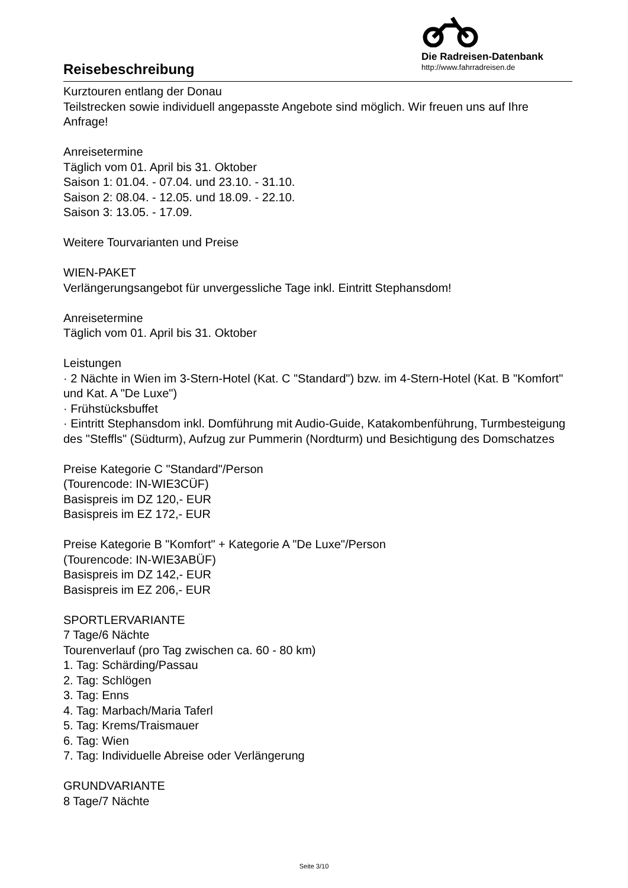Reisebeschreibung
Die Radreisen-Datenbank
http://www.fahrradreisen.de
Kurztouren entlang der Donau
Teilstrecken sowie individuell angepasste Angebote sind möglich. Wir freuen uns auf Ihre Anfrage!
Anreisetermine
Täglich vom 01. April bis 31. Oktober
Saison 1: 01.04. - 07.04. und 23.10. - 31.10.
Saison 2: 08.04. - 12.05. und 18.09. - 22.10.
Saison 3: 13.05. - 17.09.
Weitere Tourvarianten und Preise
WIEN-PAKET
Verlängerungsangebot für unvergessliche Tage inkl. Eintritt Stephansdom!
Anreisetermine
Täglich vom 01. April bis 31. Oktober
Leistungen
· 2 Nächte in Wien im 3-Stern-Hotel (Kat. C "Standard") bzw. im 4-Stern-Hotel (Kat. B "Komfort" und Kat. A "De Luxe")
· Frühstücksbuffet
· Eintritt Stephansdom inkl. Domführung mit Audio-Guide, Katakombenführung, Turmbesteigung des "Steffls" (Südturm), Aufzug zur Pummerin (Nordturm) und Besichtigung des Domschatzes
Preise Kategorie C "Standard"/Person
(Tourencode: IN-WIE3CÜF)
Basispreis im DZ 120,- EUR
Basispreis im EZ 172,- EUR
Preise Kategorie B "Komfort" + Kategorie A "De Luxe"/Person
(Tourencode: IN-WIE3ABÜF)
Basispreis im DZ 142,- EUR
Basispreis im EZ 206,- EUR
SPORTLERVARIANTE
7 Tage/6 Nächte
Tourenverlauf (pro Tag zwischen ca. 60 - 80 km)
1. Tag: Schärding/Passau
2. Tag: Schlögen
3. Tag: Enns
4. Tag: Marbach/Maria Taferl
5. Tag: Krems/Traismauer
6. Tag: Wien
7. Tag: Individuelle Abreise oder Verlängerung
GRUNDVARIANTE
8 Tage/7 Nächte
Seite 3/10